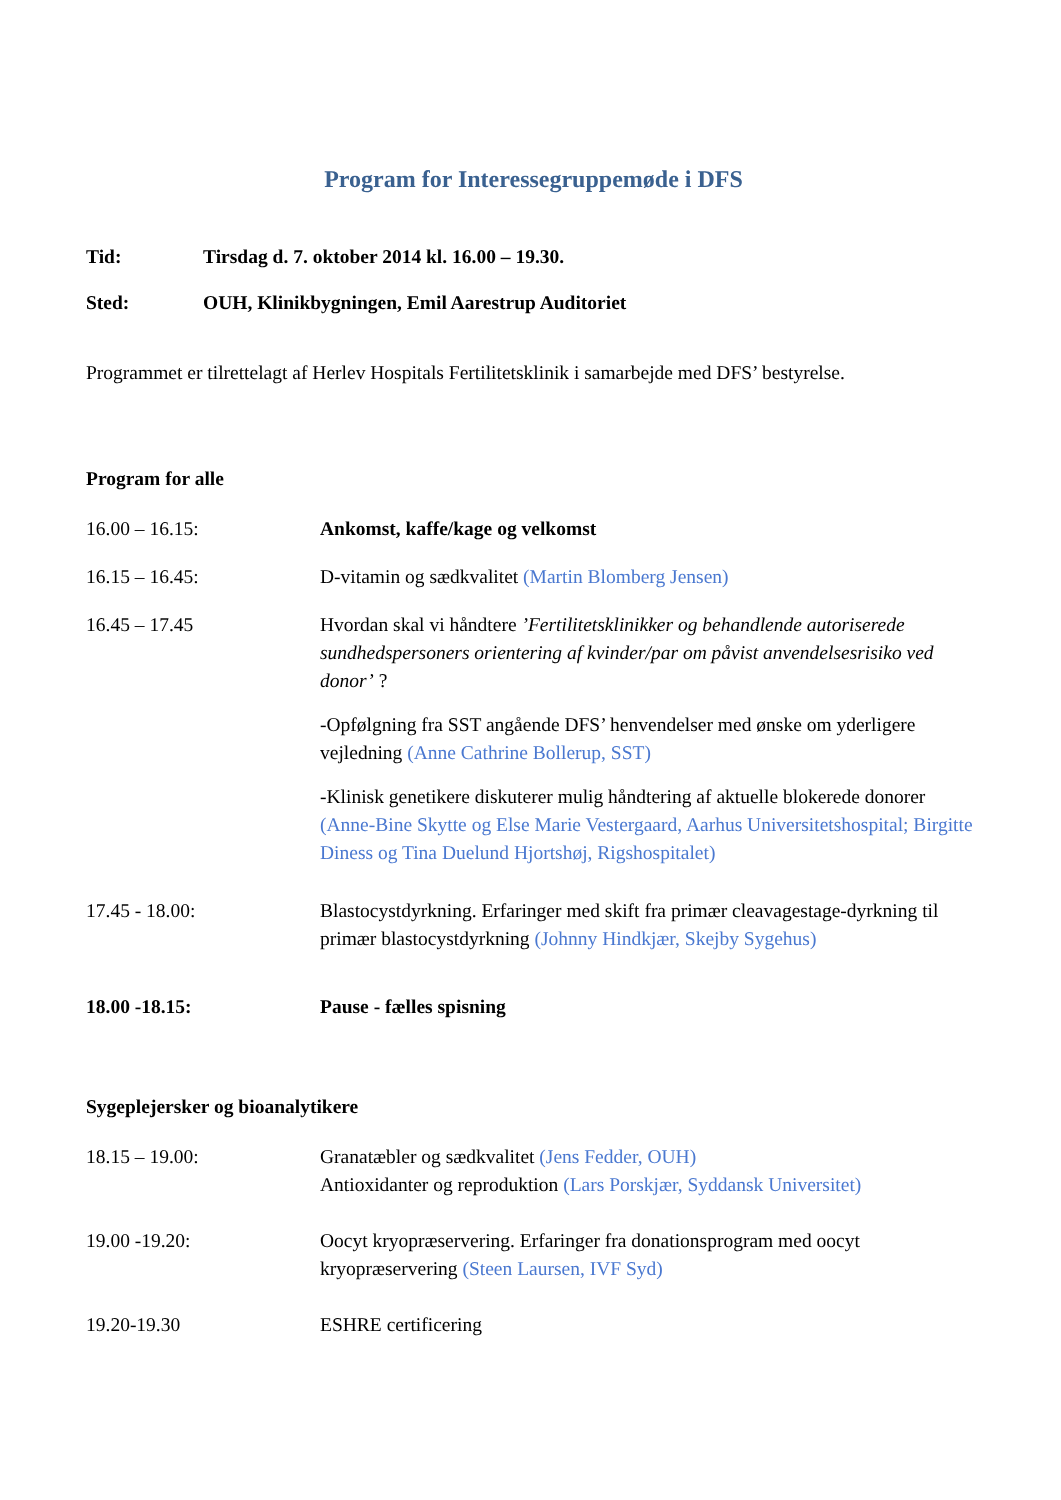Program for Interessegruppemøde i DFS
Tid: Tirsdag d. 7. oktober 2014 kl. 16.00 – 19.30.
Sted: OUH, Klinikbygningen, Emil Aarestrup Auditoriet
Programmet er tilrettelagt af Herlev Hospitals Fertilitetsklinik i samarbejde med DFS’ bestyrelse.
Program for alle
16.00 – 16.15: Ankomst, kaffe/kage og velkomst
16.15 – 16.45: D-vitamin og sædkvalitet (Martin Blomberg Jensen)
16.45 – 17.45 Hvordan skal vi håndtere ’Fertilitetsklinikker og behandlende autoriserede sundhedspersoners orientering af kvinder/par om påvist anvendelsesrisiko ved donor’ ?
-Opfølgning fra SST angående DFS’ henvendelser med ønske om yderligere vejledning (Anne Cathrine Bollerup, SST)
-Klinisk genetikere diskuterer mulig håndtering af aktuelle blokerede donorer (Anne-Bine Skytte og Else Marie Vestergaard, Aarhus Universitetshospital; Birgitte Diness og Tina Duelund Hjortshøj, Rigshospitalet)
17.45 - 18.00: Blastocystdyrkning. Erfaringer med skift fra primær cleavagestage-dyrkning til primær blastocystdyrkning (Johnny Hindkjær, Skejby Sygehus)
18.00 -18.15: Pause - fælles spisning
Sygeplejersker og bioanalytikere
18.15 – 19.00: Granatæbler og sædkvalitet (Jens Fedder, OUH)
Antioxidanter og reproduktion (Lars Porskjær, Syddansk Universitet)
19.00 -19.20: Oocyt kryopræservering. Erfaringer fra donationsprogram med oocyt kryopræservering (Steen Laursen, IVF Syd)
19.20-19.30 ESHRE certificering